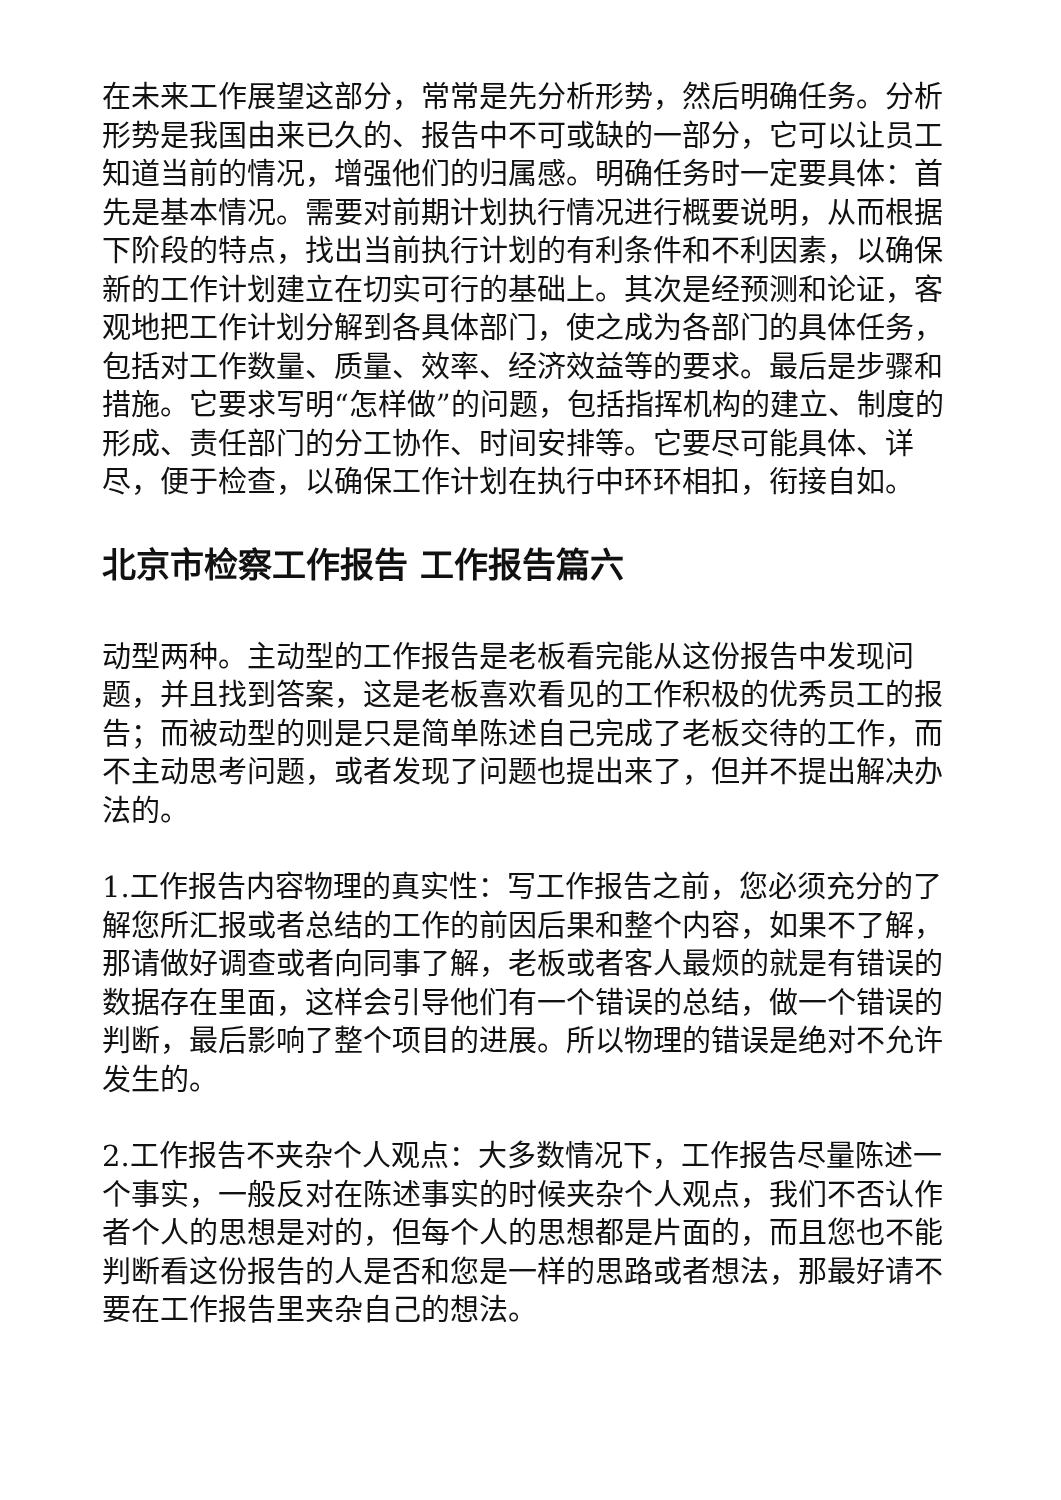在未来工作展望这部分，常常是先分析形势，然后明确任务。分析形势是我国由来已久的、报告中不可或缺的一部分，它可以让员工知道当前的情况，增强他们的归属感。明确任务时一定要具体：首先是基本情况。需要对前期计划执行情况进行概要说明，从而根据下阶段的特点，找出当前执行计划的有利条件和不利因素，以确保新的工作计划建立在切实可行的基础上。其次是经预测和论证，客观地把工作计划分解到各具体部门，使之成为各部门的具体任务，包括对工作数量、质量、效率、经济效益等的要求。最后是步骤和措施。它要求写明“怎样做”的问题，包括指挥机构的建立、制度的形成、责任部门的分工协作、时间安排等。它要尽可能具体、详尽，便于检查，以确保工作计划在执行中环环相扣，衔接自如。
北京市检察工作报告 工作报告篇六
动型两种。主动型的工作报告是老板看完能从这份报告中发现问题，并且找到答案，这是老板喜欢看见的工作积极的优秀员工的报告；而被动型的则是只是简单陈述自己完成了老板交待的工作，而不主动思考问题，或者发现了问题也提出来了，但并不提出解决办法的。
1.工作报告内容物理的真实性：写工作报告之前，您必须充分的了解您所汇报或者总结的工作的前因后果和整个内容，如果不了解，那请做好调查或者向同事了解，老板或者客人最烦的就是有错误的数据存在里面，这样会引导他们有一个错误的总结，做一个错误的判断，最后影响了整个项目的进展。所以物理的错误是绝对不允许发生的。
2.工作报告不夹杂个人观点：大多数情况下，工作报告尽量陈述一个事实，一般反对在陈述事实的时候夹杂个人观点，我们不否认作者个人的思想是对的，但每个人的思想都是片面的，而且您也不能判断看这份报告的人是否和您是一样的思路或者想法，那最好请不要在工作报告里夹杂自己的想法。